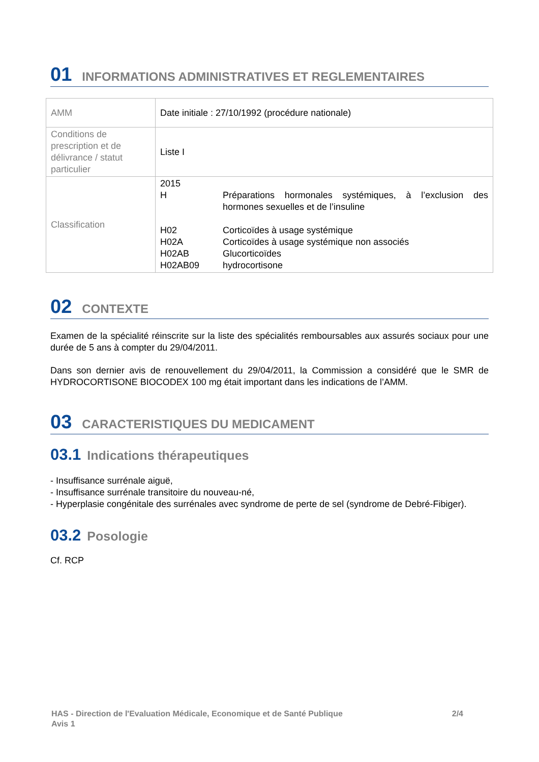01 INFORMATIONS ADMINISTRATIVES ET REGLEMENTAIRES
| AMM | Date initiale : 27/10/1992 (procédure nationale) |
| Conditions de prescription et de délivrance / statut particulier | Liste I |
| Classification | 2015 / H / Préparations hormonales systémiques, à l’exclusion des hormones sexuelles et de l’insuline / / H02 / Corticoïdes à usage systémique / / H02A / Corticoïdes à usage systémique non associés / / H02AB / Glucorticoïdes / / H02AB09 / hydrocortisone / |
02 CONTEXTE
Examen de la spécialité réinscrite sur la liste des spécialités remboursables aux assurés sociaux pour une durée de 5 ans à compter du 29/04/2011.
Dans son dernier avis de renouvellement du 29/04/2011, la Commission a considéré que le SMR de HYDROCORTISONE BIOCODEX 100 mg était important dans les indications de l’AMM.
03 CARACTERISTIQUES DU MEDICAMENT
03.1 Indications thérapeutiques
- Insuffisance surrénale aiguë,
- Insuffisance surrénale transitoire du nouveau-né,
- Hyperplasie congénitale des surrénales avec syndrome de perte de sel (syndrome de Debré-Fibiger).
03.2 Posologie
Cf. RCP
HAS - Direction de l'Evaluation Médicale, Economique et de Santé Publique 2/4
Avis 1